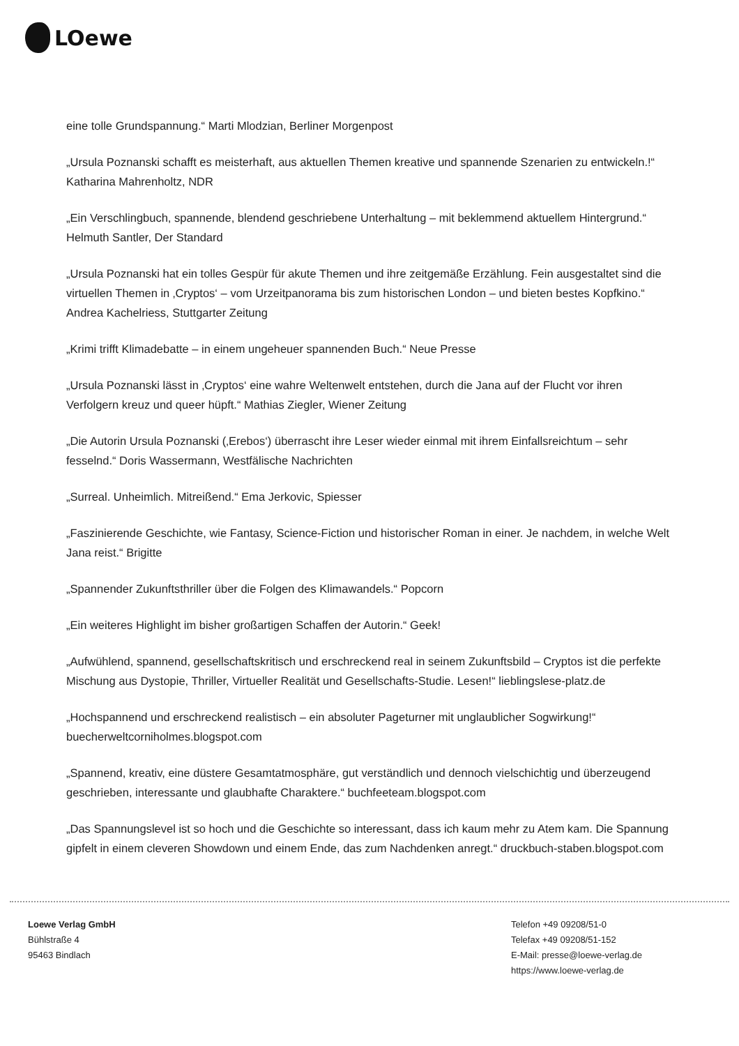LOewe
eine tolle Grundspannung.“ Marti Mlodzian, Berliner Morgenpost
„Ursula Poznanski schafft es meisterhaft, aus aktuellen Themen kreative und spannende Szenarien zu entwickeln.!“ Katharina Mahrenholtz, NDR
„Ein Verschlingbuch, spannende, blendend geschriebene Unterhaltung – mit beklemmend aktuellem Hintergrund.“ Helmuth Santler, Der Standard
„Ursula Poznanski hat ein tolles Gespür für akute Themen und ihre zeitgemäße Erzählung. Fein ausgestaltet sind die virtuellen Themen in ‚Cryptos‘ – vom Urzeitpanorama bis zum historischen London – und bieten bestes Kopfkino.“ Andrea Kachelriess, Stuttgarter Zeitung
„Krimi trifft Klimadebatte – in einem ungeheuer spannenden Buch.“ Neue Presse
„Ursula Poznanski lässt in ‚Cryptos‘ eine wahre Weltenwelt entstehen, durch die Jana auf der Flucht vor ihren Verfolgern kreuz und queer hüpft.“ Mathias Ziegler, Wiener Zeitung
„Die Autorin Ursula Poznanski (‚Erebos‘) überrascht ihre Leser wieder einmal mit ihrem Einfallsreichtum – sehr fesselnd.“ Doris Wassermann, Westfälische Nachrichten
„Surreal. Unheimlich. Mitreißend.“ Ema Jerkovic, Spiesser
„Faszinierende Geschichte, wie Fantasy, Science-Fiction und historischer Roman in einer. Je nachdem, in welche Welt Jana reist.“ Brigitte
„Spannender Zukunftsthriller über die Folgen des Klimawandels.“ Popcorn
„Ein weiteres Highlight im bisher großartigen Schaffen der Autorin.“ Geek!
„Aufwühlend, spannend, gesellschaftskritisch und erschreckend real in seinem Zukunftsbild – Cryptos ist die perfekte Mischung aus Dystopie, Thriller, Virtueller Realität und Gesellschafts-Studie. Lesen!“ lieblingslese-platz.de
„Hochspannend und erschreckend realistisch – ein absoluter Pageturner mit unglaublicher Sogwirkung!“ buecherweltcorniholmes.blogspot.com
„Spannend, kreativ, eine düstere Gesamtatmosphäre, gut verständlich und dennoch vielschichtig und überzeugend geschrieben, interessante und glaubhafte Charaktere.“ buchfeeteam.blogspot.com
„Das Spannungslevel ist so hoch und die Geschichte so interessant, dass ich kaum mehr zu Atem kam. Die Spannung gipfelt in einem cleveren Showdown und einem Ende, das zum Nachdenken anregt.“ druckbuch-staben.blogspot.com
Loewe Verlag GmbH
Bühlstraße 4
95463 Bindlach
Telefon +49 09208/51-0
Telefax +49 09208/51-152
E-Mail: presse@loewe-verlag.de
https://www.loewe-verlag.de